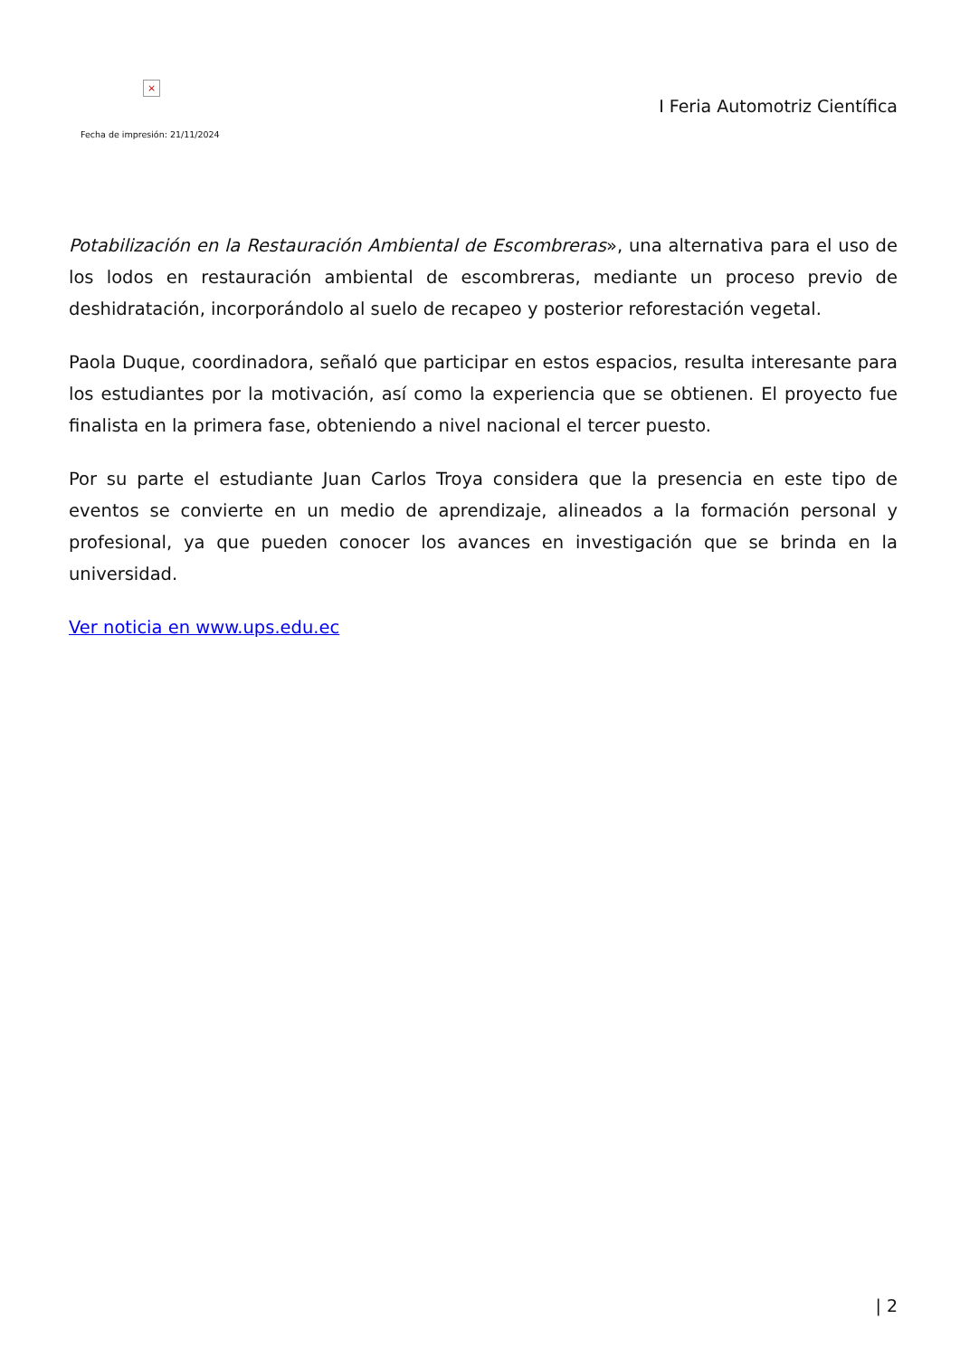×
Fecha de impresión: 21/11/2024
I Feria Automotriz Científica
Potabilización en la Restauración Ambiental de Escombreras», una alternativa para el uso de los lodos en restauración ambiental de escombreras, mediante un proceso previo de deshidratación, incorporándolo al suelo de recapeo y posterior reforestación vegetal.
Paola Duque, coordinadora, señaló que participar en estos espacios, resulta interesante para los estudiantes por la motivación, así como la experiencia que se obtienen. El proyecto fue finalista en la primera fase, obteniendo a nivel nacional el tercer puesto.
Por su parte el estudiante Juan Carlos Troya considera que la presencia en este tipo de eventos se convierte en un medio de aprendizaje, alineados a la formación personal y profesional, ya que pueden conocer los avances en investigación que se brinda en la universidad.
Ver noticia en www.ups.edu.ec
| 2